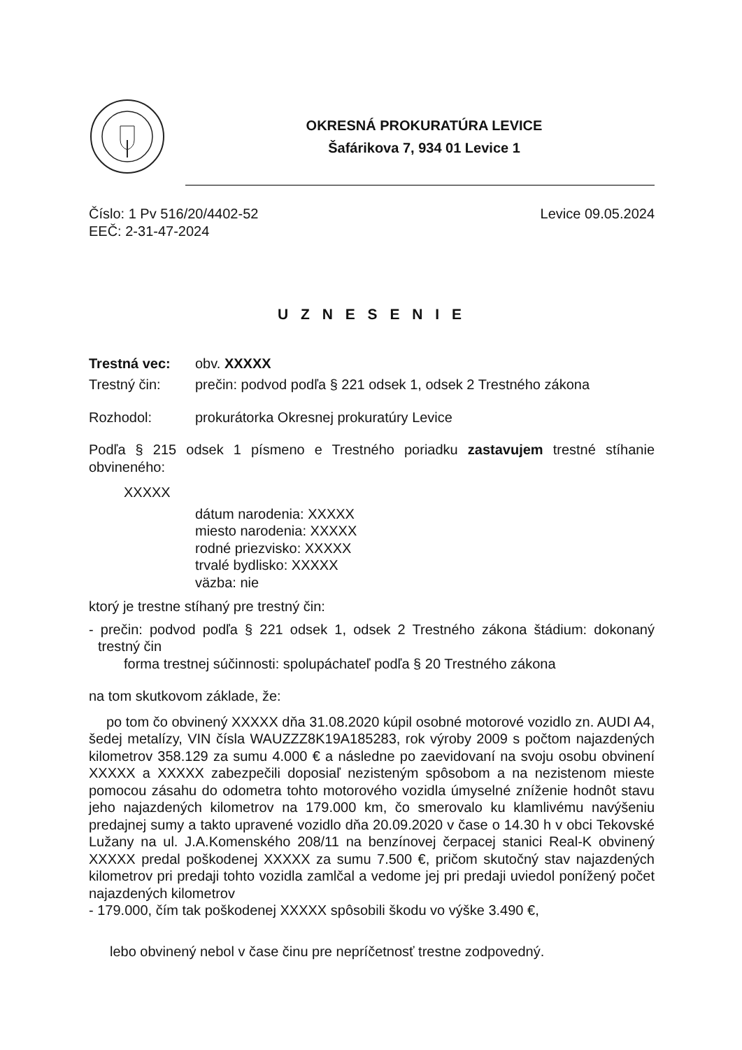OKRESNÁ PROKURATÚRA LEVICE
Šafárikova 7, 934 01 Levice 1
Číslo: 1 Pv 516/20/4402-52 Levice 09.05.2024
EEČ: 2-31-47-2024
U Z N E S E N I E
Trestná vec: obv. XXXXX
Trestný čin: prečin: podvod podľa § 221 odsek 1, odsek 2 Trestného zákona
Rozhodol: prokurátorka Okresnej prokuratúry Levice
Podľa § 215 odsek 1 písmeno e Trestného poriadku zastavujem trestné stíhanie obvineného:
XXXXX
dátum narodenia: XXXXX
miesto narodenia: XXXXX
rodné priezvisko: XXXXX
trvalé bydlisko: XXXXX
väzba: nie
ktorý je trestne stíhaný pre trestný čin:
- prečin: podvod podľa § 221 odsek 1, odsek 2 Trestného zákona štádium: dokonaný trestný čin
forma trestnej súčinnosti: spolupáchateľ podľa § 20 Trestného zákona
na tom skutkovom základe, že:
po tom čo obvinený XXXXX dňa 31.08.2020 kúpil osobné motorové vozidlo zn. AUDI A4, šedej metalízy, VIN čísla WAUZZZ8K19A185283, rok výroby 2009 s počtom najazdených kilometrov 358.129 za sumu 4.000 € a následne po zaevidovaní na svoju osobu obvinení XXXXX a XXXXX zabezpečili doposiaľ nezisteným spôsobom a na nezistenom mieste pomocou zásahu do odometra tohto motorového vozidla úmyselné zníženie hodnôt stavu jeho najazdených kilometrov na 179.000 km, čo smerovalo ku klamlivému navýšeniu predajnej sumy a takto upravené vozidlo dňa 20.09.2020 v čase o 14.30 h v obci Tekovské Lužany na ul. J.A.Komenského 208/11 na benzínovej čerpacej stanici Real-K obvinený XXXXX predal poškodenej XXXXX za sumu 7.500 €, pričom skutočný stav najazdených kilometrov pri predaji tohto vozidla zamlčal a vedome jej pri predaji uviedol ponížený počet najazdených kilometrov
- 179.000, čím tak poškodenej XXXXX spôsobili škodu vo výške 3.490 €,
lebo obvinený nebol v čase činu pre nepríčetnosť trestne zodpovedný.